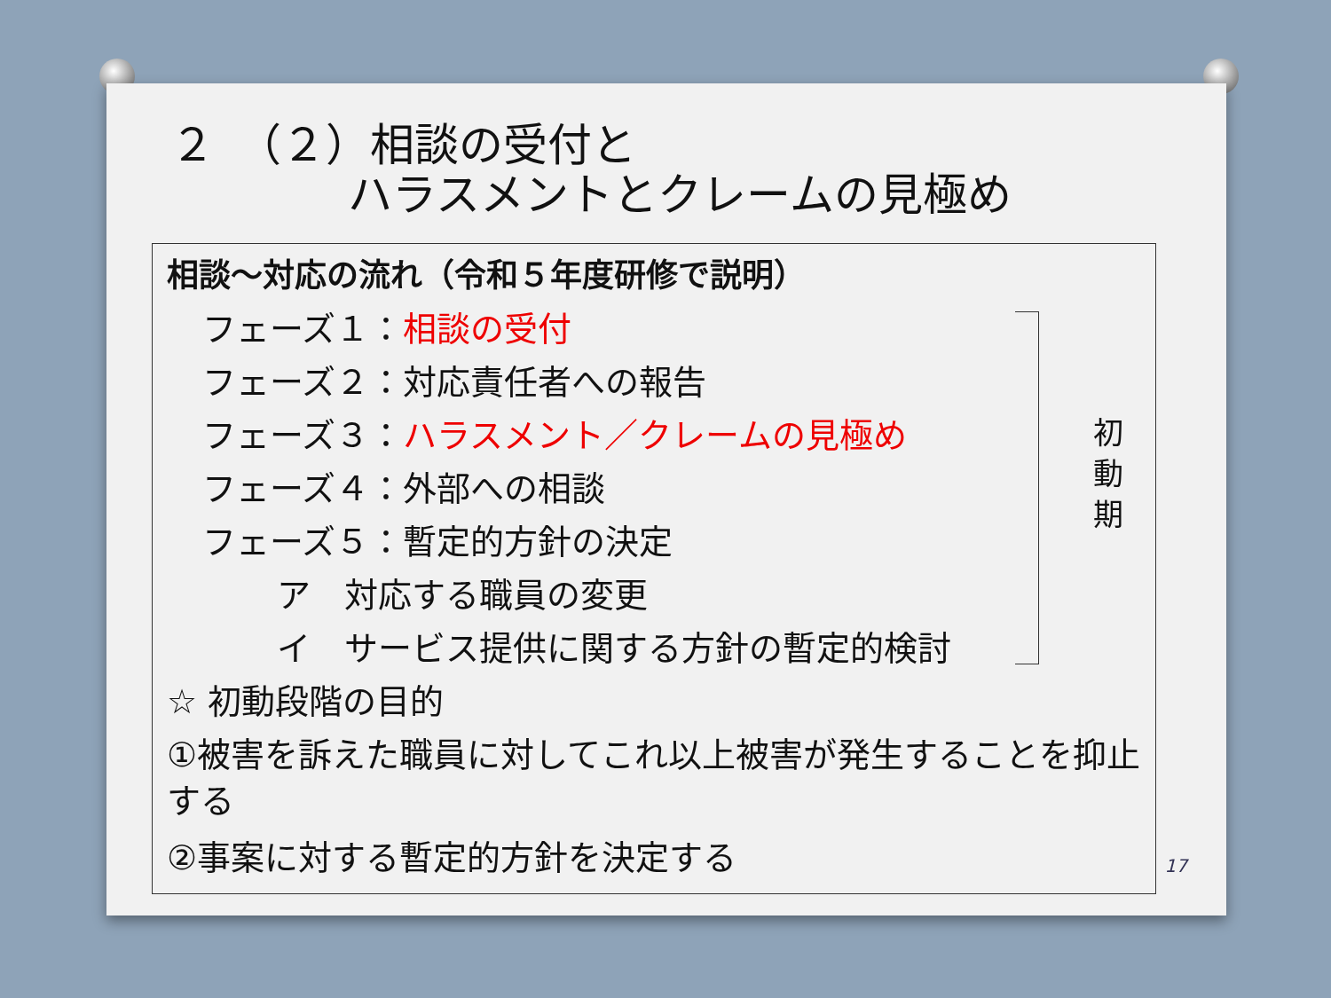２　（２）相談の受付と
　　　　ハラスメントとクレームの見極め
相談～対応の流れ（令和５年度研修で説明）
フェーズ１：相談の受付
フェーズ２：対応責任者への報告
フェーズ３：ハラスメント／クレームの見極め
フェーズ４：外部への相談
フェーズ５：暫定的方針の決定
ア　対応する職員の変更
イ　サービス提供に関する方針の暫定的検討
☆ 初動段階の目的
①被害を訴えた職員に対してこれ以上被害が発生することを抑止する
②事案に対する暫定的方針を決定する
初 動 期
17